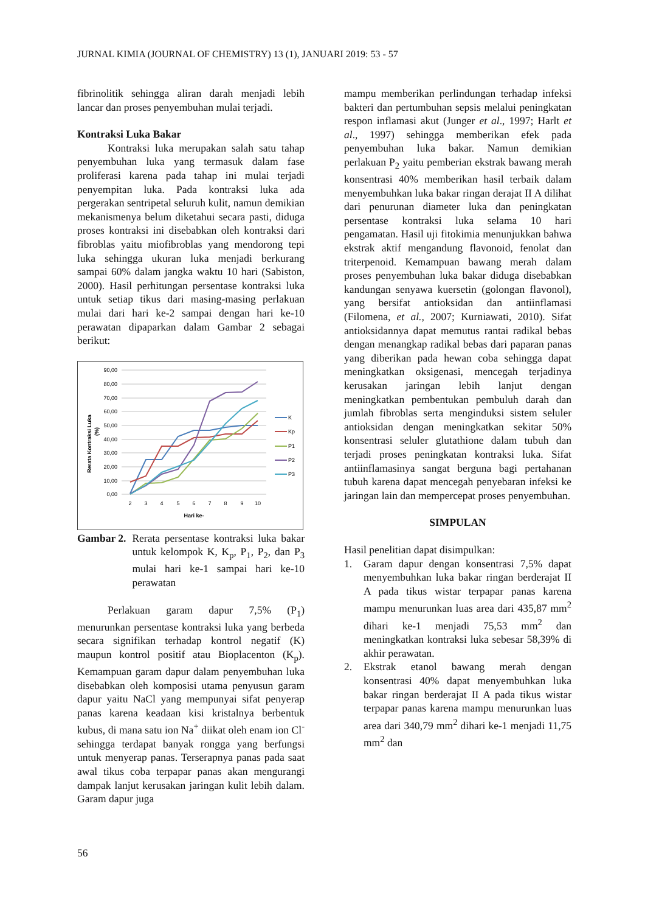JURNAL KIMIA (JOURNAL OF CHEMISTRY) 13 (1), JANUARI 2019: 53 - 57
fibrinolitik sehingga aliran darah menjadi lebih lancar dan proses penyembuhan mulai terjadi.
Kontraksi Luka Bakar
Kontraksi luka merupakan salah satu tahap penyembuhan luka yang termasuk dalam fase proliferasi karena pada tahap ini mulai terjadi penyempitan luka. Pada kontraksi luka ada pergerakan sentripetal seluruh kulit, namun demikian mekanismenya belum diketahui secara pasti, diduga proses kontraksi ini disebabkan oleh kontraksi dari fibroblas yaitu miofibroblas yang mendorong tepi luka sehingga ukuran luka menjadi berkurang sampai 60% dalam jangka waktu 10 hari (Sabiston, 2000). Hasil perhitungan persentase kontraksi luka untuk setiap tikus dari masing-masing perlakuan mulai dari hari ke-2 sampai dengan hari ke-10 perawatan dipaparkan dalam Gambar 2 sebagai berikut:
90,00
80,00
70,00
60,00
50,00
40,00
30,00
20,00
10,00
0,00
2
3
4
5
6
7
8
9
10
Hari ke-
Rerata Kontraksi Luka
(%)
K
Kp
P1
P2
P3
Gambar 2. Rerata persentase kontraksi luka bakar untuk kelompok K, K<sub>p</sub>, P<sub>1</sub>, P<sub>2</sub>, dan P<sub>3</sub> mulai hari ke-1 sampai hari ke-10 perawatan
Perlakuan garam dapur 7,5% (P<sub>1</sub>) menurunkan persentase kontraksi luka yang berbeda secara signifikan terhadap kontrol negatif (K) maupun kontrol positif atau Bioplacenton (K<sub>p</sub>). Kemampuan garam dapur dalam penyembuhan luka disebabkan oleh komposisi utama penyusun garam dapur yaitu NaCl yang mempunyai sifat penyerap panas karena keadaan kisi kristalnya berbentuk kubus, di mana satu ion Na<sup>+</sup> diikat oleh enam ion Cl<sup>-</sup> sehingga terdapat banyak rongga yang berfungsi untuk menyerap panas. Terserapnya panas pada saat awal tikus coba terpapar panas akan mengurangi dampak lanjut kerusakan jaringan kulit lebih dalam. Garam dapur juga
mampu memberikan perlindungan terhadap infeksi bakteri dan pertumbuhan sepsis melalui peningkatan respon inflamasi akut (Junger et al., 1997; Harlt et al., 1997) sehingga memberikan efek pada penyembuhan luka bakar. Namun demikian perlakuan P<sub>2</sub> yaitu pemberian ekstrak bawang merah konsentrasi 40% memberikan hasil terbaik dalam menyembuhkan luka bakar ringan derajat II A dilihat dari penurunan diameter luka dan peningkatan persentase kontraksi luka selama 10 hari pengamatan. Hasil uji fitokimia menunjukkan bahwa ekstrak aktif mengandung flavonoid, fenolat dan triterpenoid. Kemampuan bawang merah dalam proses penyembuhan luka bakar diduga disebabkan kandungan senyawa kuersetin (golongan flavonol), yang bersifat antioksidan dan antiinflamasi (Filomena, et al., 2007; Kurniawati, 2010). Sifat antioksidannya dapat memutus rantai radikal bebas dengan menangkap radikal bebas dari paparan panas yang diberikan pada hewan coba sehingga dapat meningkatkan oksigenasi, mencegah terjadinya kerusakan jaringan lebih lanjut dengan meningkatkan pembentukan pembuluh darah dan jumlah fibroblas serta menginduksi sistem seluler antioksidan dengan meningkatkan sekitar 50% konsentrasi seluler glutathione dalam tubuh dan terjadi proses peningkatan kontraksi luka. Sifat antiinflamasinya sangat berguna bagi pertahanan tubuh karena dapat mencegah penyebaran infeksi ke jaringan lain dan mempercepat proses penyembuhan.
SIMPULAN
Hasil penelitian dapat disimpulkan:
1. Garam dapur dengan konsentrasi 7,5% dapat menyembuhkan luka bakar ringan berderajat II A pada tikus wistar terpapar panas karena mampu menurunkan luas area dari 435,87 mm<sup>2</sup> dihari ke-1 menjadi 75,53 mm<sup>2</sup> dan meningkatkan kontraksi luka sebesar 58,39% di akhir perawatan.
2. Ekstrak etanol bawang merah dengan konsentrasi 40% dapat menyembuhkan luka bakar ringan berderajat II A pada tikus wistar terpapar panas karena mampu menurunkan luas area dari 340,79 mm<sup>2</sup> dihari ke-1 menjadi 11,75 mm<sup>2</sup> dan
56